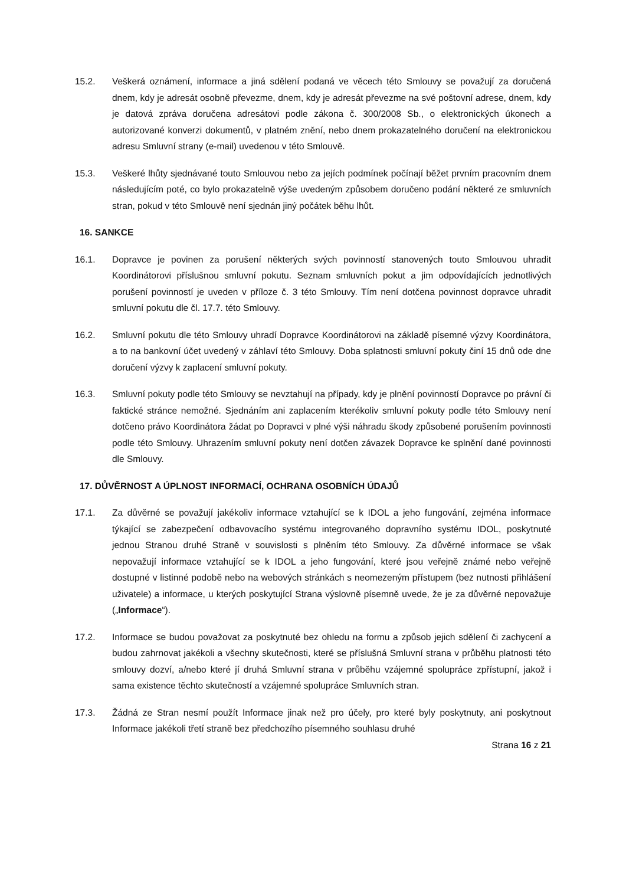15.2. Veškerá oznámení, informace a jiná sdělení podaná ve věcech této Smlouvy se považují za doručená dnem, kdy je adresát osobně převezme, dnem, kdy je adresát převezme na své poštovní adrese, dnem, kdy je datová zpráva doručena adresátovi podle zákona č. 300/2008 Sb., o elektronických úkonech a autorizované konverzi dokumentů, v platném znění, nebo dnem prokazatelného doručení na elektronickou adresu Smluvní strany (e-mail) uvedenou v této Smlouvě.
15.3. Veškeré lhůty sjednávané touto Smlouvou nebo za jejích podmínek počínají běžet prvním pracovním dnem následujícím poté, co bylo prokazatelně výše uvedeným způsobem doručeno podání některé ze smluvních stran, pokud v této Smlouvě není sjednán jiný počátek běhu lhůt.
16. SANKCE
16.1. Dopravce je povinen za porušení některých svých povinností stanovených touto Smlouvou uhradit Koordinátorovi příslušnou smluvní pokutu. Seznam smluvních pokut a jim odpovídajících jednotlivých porušení povinností je uveden v příloze č. 3 této Smlouvy. Tím není dotčena povinnost dopravce uhradit smluvní pokutu dle čl. 17.7. této Smlouvy.
16.2. Smluvní pokutu dle této Smlouvy uhradí Dopravce Koordinátorovi na základě písemné výzvy Koordinátora, a to na bankovní účet uvedený v záhlaví této Smlouvy. Doba splatnosti smluvní pokuty činí 15 dnů ode dne doručení výzvy k zaplacení smluvní pokuty.
16.3. Smluvní pokuty podle této Smlouvy se nevztahují na případy, kdy je plnění povinností Dopravce po právní či faktické stránce nemožné. Sjednáním ani zaplacením kterékoliv smluvní pokuty podle této Smlouvy není dotčeno právo Koordinátora žádat po Dopravci v plné výši náhradu škody způsobené porušením povinnosti podle této Smlouvy. Uhrazením smluvní pokuty není dotčen závazek Dopravce ke splnění dané povinnosti dle Smlouvy.
17. DŮVĚRNOST A ÚPLNOST INFORMACÍ, OCHRANA OSOBNÍCH ÚDAJŮ
17.1. Za důvěrné se považují jakékoliv informace vztahující se k IDOL a jeho fungování, zejména informace týkající se zabezpečení odbavovacího systému integrovaného dopravního systému IDOL, poskytnuté jednou Stranou druhé Straně v souvislosti s plněním této Smlouvy. Za důvěrné informace se však nepovažují informace vztahující se k IDOL a jeho fungování, které jsou veřejně známé nebo veřejně dostupné v listinné podobě nebo na webových stránkách s neomezeným přístupem (bez nutnosti přihlášení uživatele) a informace, u kterých poskytující Strana výslovně písemně uvede, že je za důvěrné nepovažuje („Informace“).
17.2. Informace se budou považovat za poskytnuté bez ohledu na formu a způsob jejich sdělení či zachycení a budou zahrnovat jakékoli a všechny skutečnosti, které se příslušná Smluvní strana v průběhu platnosti této smlouvy dozví, a/nebo které jí druhá Smluvní strana v průběhu vzájemné spolupráce zpřístupní, jakož i sama existence těchto skutečností a vzájemné spolupráce Smluvních stran.
17.3. Žádná ze Stran nesmí použít Informace jinak než pro účely, pro které byly poskytnuty, ani poskytnout Informace jakékoli třetí straně bez předchozího písemného souhlasu druhé
Strana 16 z 21